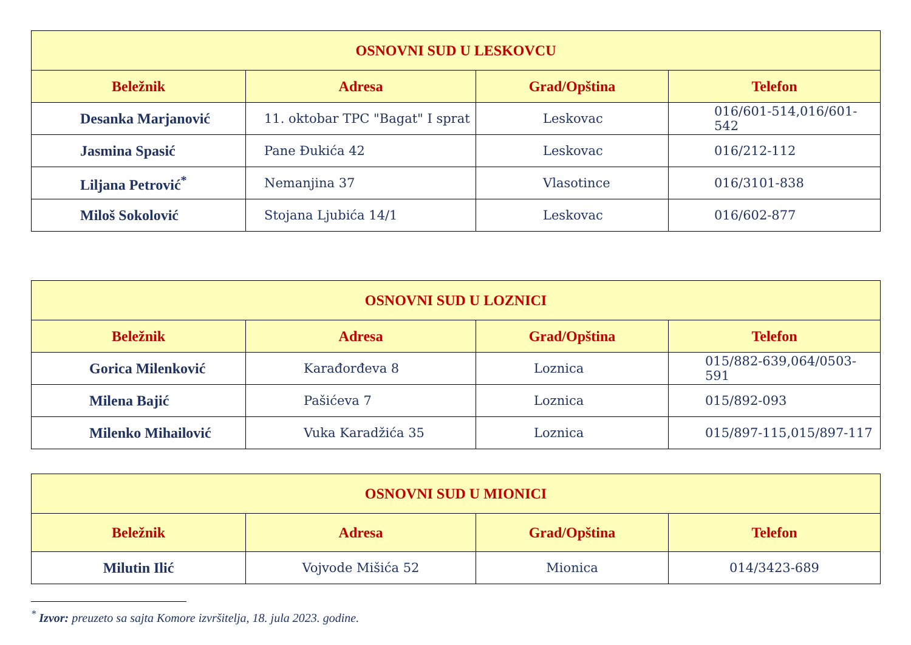| OSNOVNI SUD U LESKOVCU | | | |
| --- | --- | --- | --- |
| Beležnik | Adresa | Grad/Opština | Telefon |
| Desanka Marjanović | 11. oktobar TPC "Bagat" I sprat | Leskovac | 016/601-514,016/601-542 |
| Jasmina Spasić | Pane Đukića 42 | Leskovac | 016/212-112 |
| Liljana Petrović<sup>*</sup> | Nemanjina 37 | Vlasotince | 016/3101-838 |
| Miloš Sokolović | Stojana Ljubića 14/1 | Leskovac | 016/602-877 |
| OSNOVNI SUD U LOZNICI | | | |
| --- | --- | --- | --- |
| Beležnik | Adresa | Grad/Opština | Telefon |
| Gorica Milenković | Karađorđeva 8 | Loznica | 015/882-639,064/0503-591 |
| Milena Bajić | Pašićeva 7 | Loznica | 015/892-093 |
| Milenko Mihailović | Vuka Karadžića 35 | Loznica | 015/897-115,015/897-117 |
| OSNOVNI SUD U MIONICI | | | |
| --- | --- | --- | --- |
| Beležnik | Adresa | Grad/Opština | Telefon |
| Milutin Ilić | Vojvode Mišića 52 | Mionica | 014/3423-689 |
<sup>*</sup> Izvor: preuzeto sa sajta Komore izvršitelja, 18. jula 2023. godine.